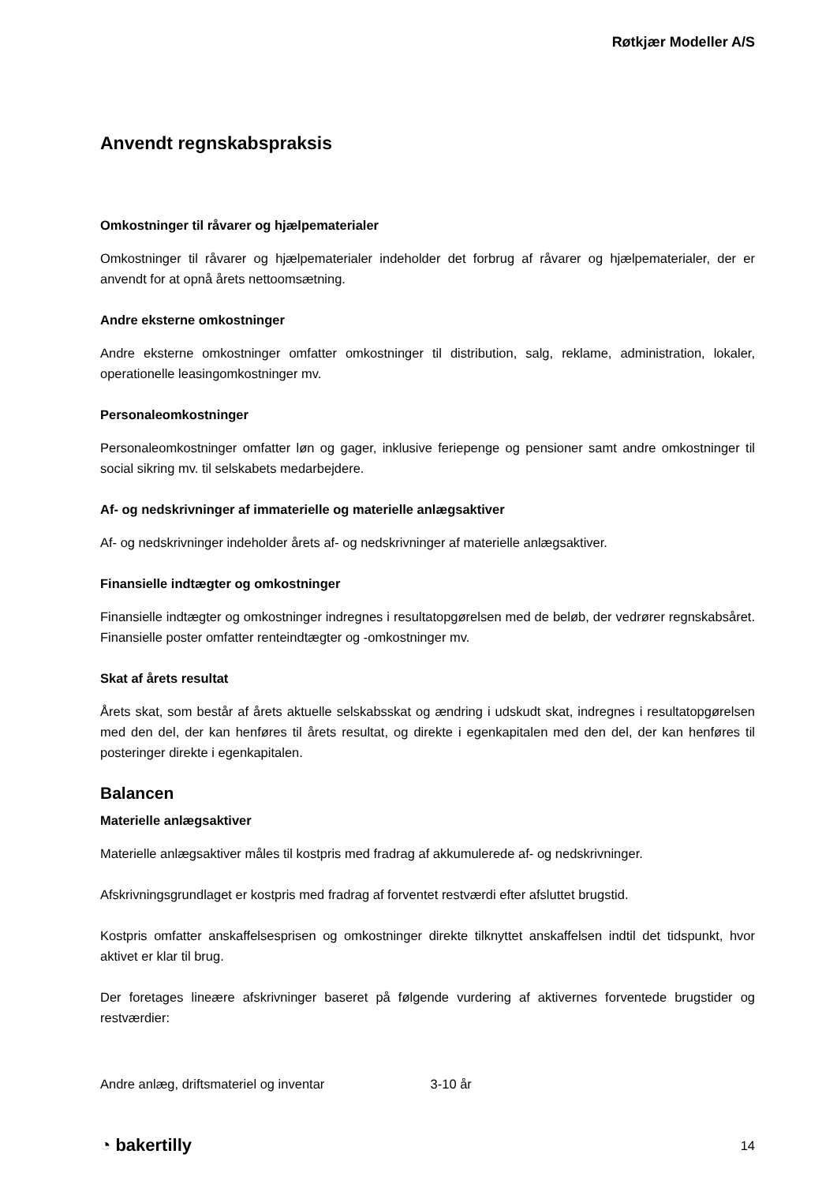Røtkjær Modeller A/S
Anvendt regnskabspraksis
Omkostninger til råvarer og hjælpematerialer
Omkostninger til råvarer og hjælpematerialer indeholder det forbrug af råvarer og hjælpematerialer, der er anvendt for at opnå årets nettoomsætning.
Andre eksterne omkostninger
Andre eksterne omkostninger omfatter omkostninger til distribution, salg, reklame, administration, lokaler, operationelle leasingomkostninger mv.
Personaleomkostninger
Personaleomkostninger omfatter løn og gager, inklusive feriepenge og pensioner samt andre omkostninger til social sikring mv. til selskabets medarbejdere.
Af- og nedskrivninger af immaterielle og materielle anlægsaktiver
Af- og nedskrivninger indeholder årets af- og nedskrivninger af materielle anlægsaktiver.
Finansielle indtægter og omkostninger
Finansielle indtægter og omkostninger indregnes i resultatopgørelsen med de beløb, der vedrører regnskabsåret. Finansielle poster omfatter renteindtægter og -omkostninger mv.
Skat af årets resultat
Årets skat, som består af årets aktuelle selskabsskat og ændring i udskudt skat, indregnes i resultatopgørelsen med den del, der kan henføres til årets resultat, og direkte i egenkapitalen med den del, der kan henføres til posteringer direkte i egenkapitalen.
Balancen
Materielle anlægsaktiver
Materielle anlægsaktiver måles til kostpris med fradrag af akkumulerede af- og nedskrivninger.
Afskrivningsgrundlaget er kostpris med fradrag af forventet restværdi efter afsluttet brugstid.
Kostpris omfatter anskaffelsesprisen og omkostninger direkte tilknyttet anskaffelsen indtil det tidspunkt, hvor aktivet er klar til brug.
Der foretages lineære afskrivninger baseret på følgende vurdering af aktivernes forventede brugstider og restværdier:
| Andre anlæg, driftsmateriel og inventar | 3-10 år |
◔ bakertilly 14